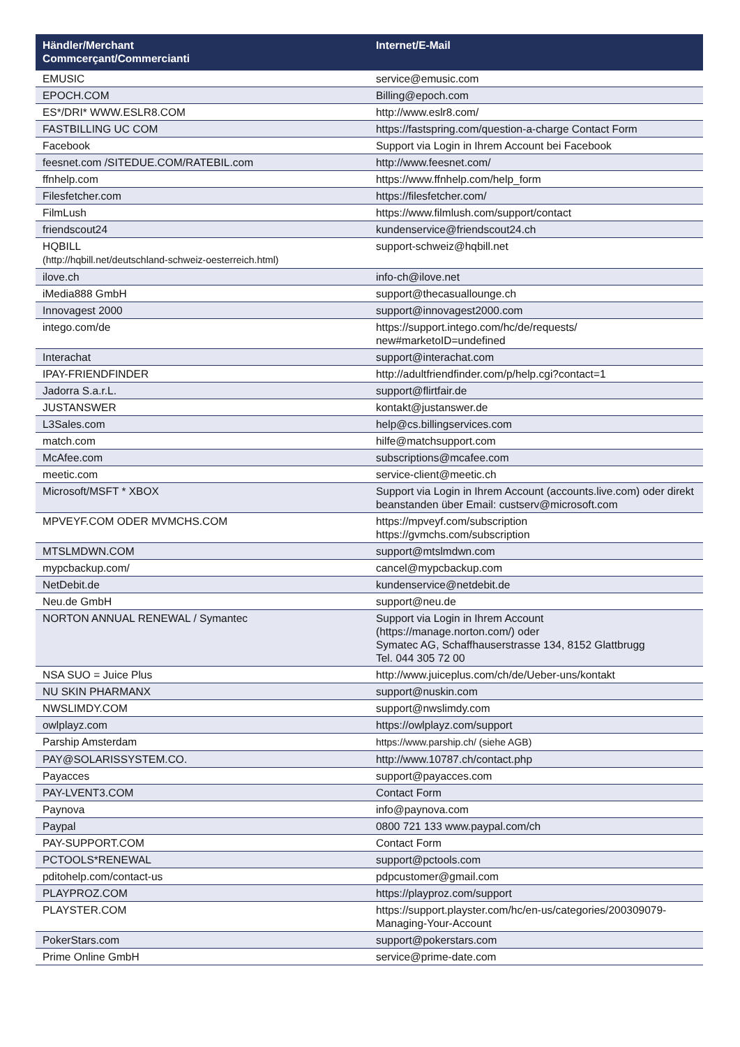| Händler/Merchant Commcerçant/Commercianti | Internet/E-Mail |
| --- | --- |
| EMUSIC | service@emusic.com |
| EPOCH.COM | Billing@epoch.com |
| ES*/DRI* WWW.ESLR8.COM | http://www.eslr8.com/ |
| FASTBILLING UC COM | https://fastspring.com/question-a-charge Contact Form |
| Facebook | Support via Login in Ihrem Account bei Facebook |
| feesnet.com /SITEDUE.COM/RATEBIL.com | http://www.feesnet.com/ |
| ffnhelp.com | https://www.ffnhelp.com/help_form |
| Filesfetcher.com | https://filesfetcher.com/ |
| FilmLush | https://www.filmlush.com/support/contact |
| friendscout24 | kundenservice@friendscout24.ch |
| HQBILL (http://hqbill.net/deutschland-schweiz-oesterreich.html) | support-schweiz@hqbill.net |
| ilove.ch | info-ch@ilove.net |
| iMedia888 GmbH | support@thecasuallounge.ch |
| Innovagest 2000 | support@innovagest2000.com |
| intego.com/de | https://support.intego.com/hc/de/requests/ new#marketoID=undefined |
| Interachat | support@interachat.com |
| IPAY-FRIENDFINDER | http://adultfriendfinder.com/p/help.cgi?contact=1 |
| Jadorra S.a.r.L. | support@flirtfair.de |
| JUSTANSWER | kontakt@justanswer.de |
| L3Sales.com | help@cs.billingservices.com |
| match.com | hilfe@matchsupport.com |
| McAfee.com | subscriptions@mcafee.com |
| meetic.com | service-client@meetic.ch |
| Microsoft/MSFT * XBOX | Support via Login in Ihrem Account (accounts.live.com) oder direkt beanstanden über Email: custserv@microsoft.com |
| MPVEYF.COM ODER MVMCHS.COM | https://mpveyf.com/subscription https://gvmchs.com/subscription |
| MTSLMDWN.COM | support@mtslmdwn.com |
| mypcbackup.com/ | cancel@mypcbackup.com |
| NetDebit.de | kundenservice@netdebit.de |
| Neu.de GmbH | support@neu.de |
| NORTON ANNUAL RENEWAL / Symantec | Support via Login in Ihrem Account (https://manage.norton.com/) oder Symatec AG, Schaffhauserstrasse 134, 8152 Glattbrugg Tel. 044 305 72 00 |
| NSA SUO = Juice Plus | http://www.juiceplus.com/ch/de/Ueber-uns/kontakt |
| NU SKIN PHARMANX | support@nuskin.com |
| NWSLIMDY.COM | support@nwslimdy.com |
| owlplayz.com | https://owlplayz.com/support |
| Parship Amsterdam | https://www.parship.ch/ (siehe AGB) |
| PAY@SOLARISSYSTEM.CO. | http://www.10787.ch/contact.php |
| Payacces | support@payacces.com |
| PAY-LVENT3.COM | Contact Form |
| Paynova | info@paynova.com |
| Paypal | 0800 721 133 www.paypal.com/ch |
| PAY-SUPPORT.COM | Contact Form |
| PCTOOLS*RENEWAL | support@pctools.com |
| pditohelp.com/contact-us | pdpcustomer@gmail.com |
| PLAYPROZ.COM | https://playproz.com/support |
| PLAYSTER.COM | https://support.playster.com/hc/en-us/categories/200309079-Managing-Your-Account |
| PokerStars.com | support@pokerstars.com |
| Prime Online GmbH | service@prime-date.com |